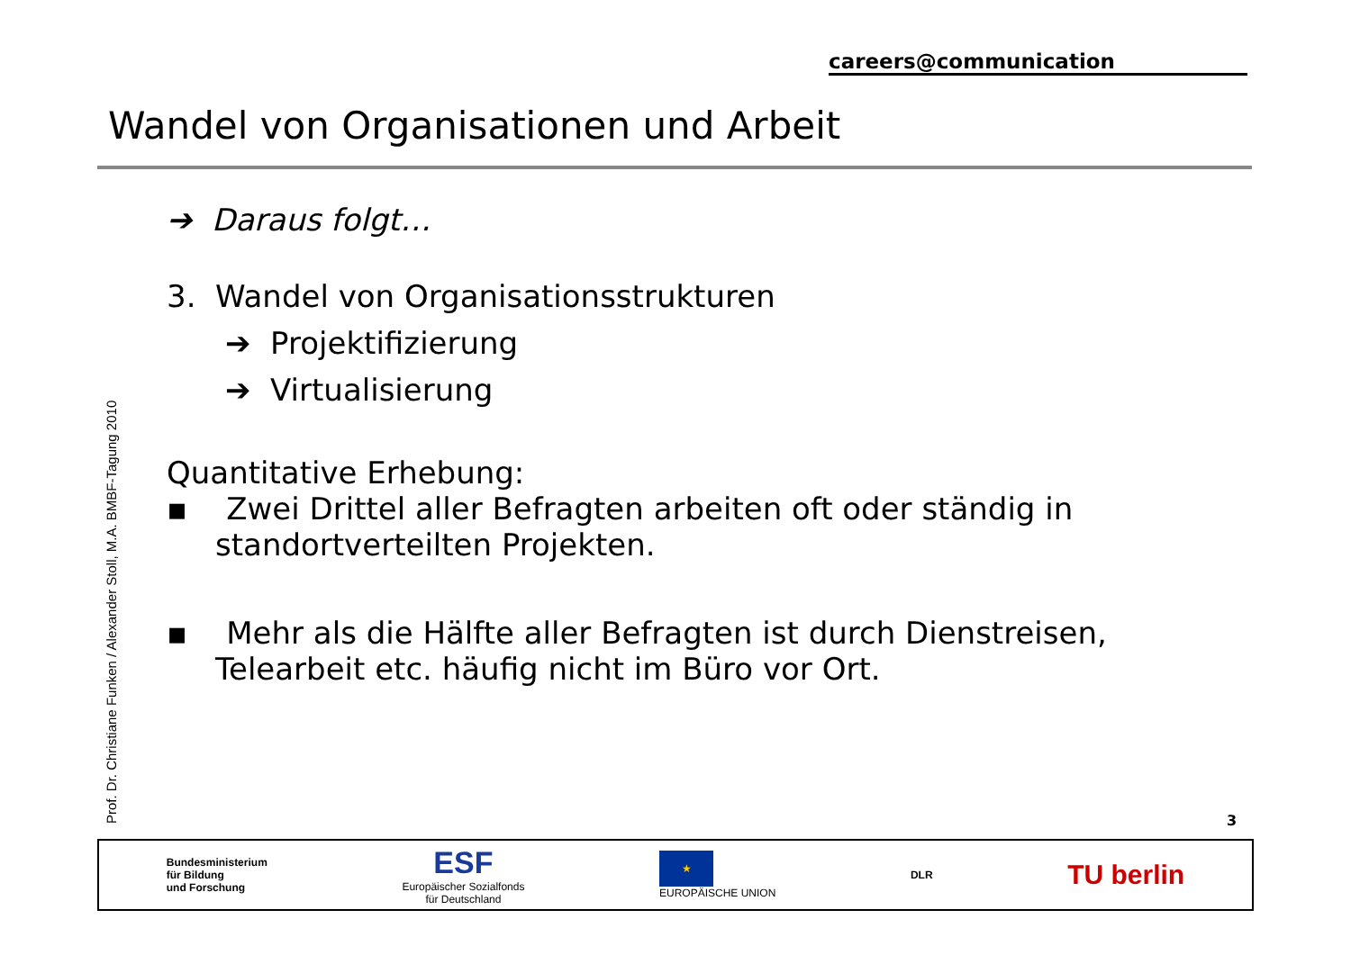careers@communication
Wandel von Organisationen und Arbeit
Prof. Dr. Christiane Funken / Alexander Stoll, M.A. BMBF-Tagung 2010
➔ Daraus folgt…
3. Wandel von Organisationsstrukturen
➔ Projektifizierung
➔ Virtualisierung
Quantitative Erhebung:
▪ Zwei Drittel aller Befragten arbeiten oft oder ständig in standortverteilten Projekten.
▪ Mehr als die Hälfte aller Befragten ist durch Dienstreisen, Telearbeit etc. häufig nicht im Büro vor Ort.
3
Bundesministerium
für Bildung
und Forschung
ESF
Europäischer Sozialfonds
für Deutschland
★
EUROPÄISCHE UNION
DLR
TU berlin